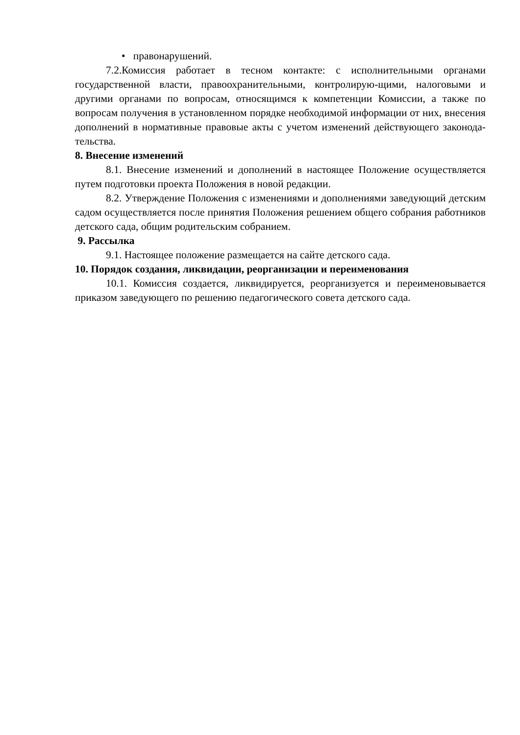• правонарушений.
7.2.Комиссия работает в тесном контакте: с исполнительными органами государственной власти, правоохранительными, контролирую-щими, налоговыми и другими органами по вопросам, относящимся к компетенции Комиссии, а также по вопросам получения в установленном порядке необходимой информации от них, внесения дополнений в нормативные правовые акты с учетом изменений действующего законода-тельства.
8. Внесение изменений
8.1. Внесение изменений и дополнений в настоящее Положение осуществляется путем подготовки проекта Положения в новой редакции.
8.2. Утверждение Положения с изменениями и дополнениями заведующий детским садом осуществляется после принятия Положения решением общего собрания работников детского сада, общим родительским собранием.
9. Рассылка
9.1. Настоящее положение размещается на сайте детского сада.
10. Порядок создания, ликвидации, реорганизации и переименования
10.1. Комиссия создается, ликвидируется, реорганизуется и переименовывается приказом заведующего по решению педагогического совета детского сада.